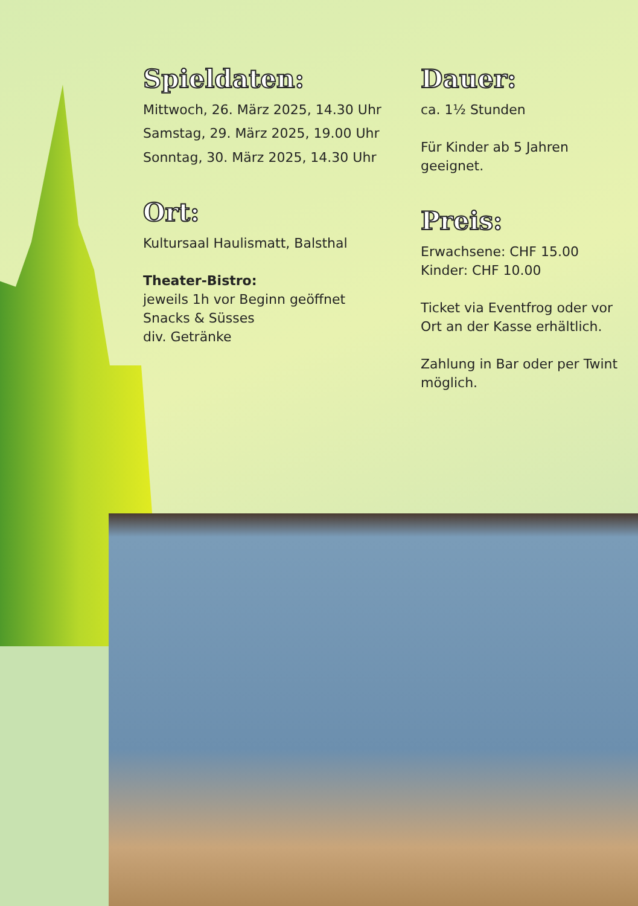Spieldaten:
Mittwoch, 26. März 2025, 14.30 Uhr
Samstag, 29. März 2025, 19.00 Uhr
Sonntag, 30. März 2025, 14.30 Uhr
Ort:
Kultursaal Haulismatt, Balsthal
Theater-Bistro:
jeweils 1h vor Beginn geöffnet
Snacks & Süsses
div. Getränke
Dauer:
ca. 1½ Stunden
Für Kinder ab 5 Jahren
geeignet.
Preis:
Erwachsene: CHF 15.00
Kinder: CHF 10.00
Ticket via Eventfrog oder vor Ort an der Kasse erhältlich.
Zahlung in Bar oder per Twint möglich.